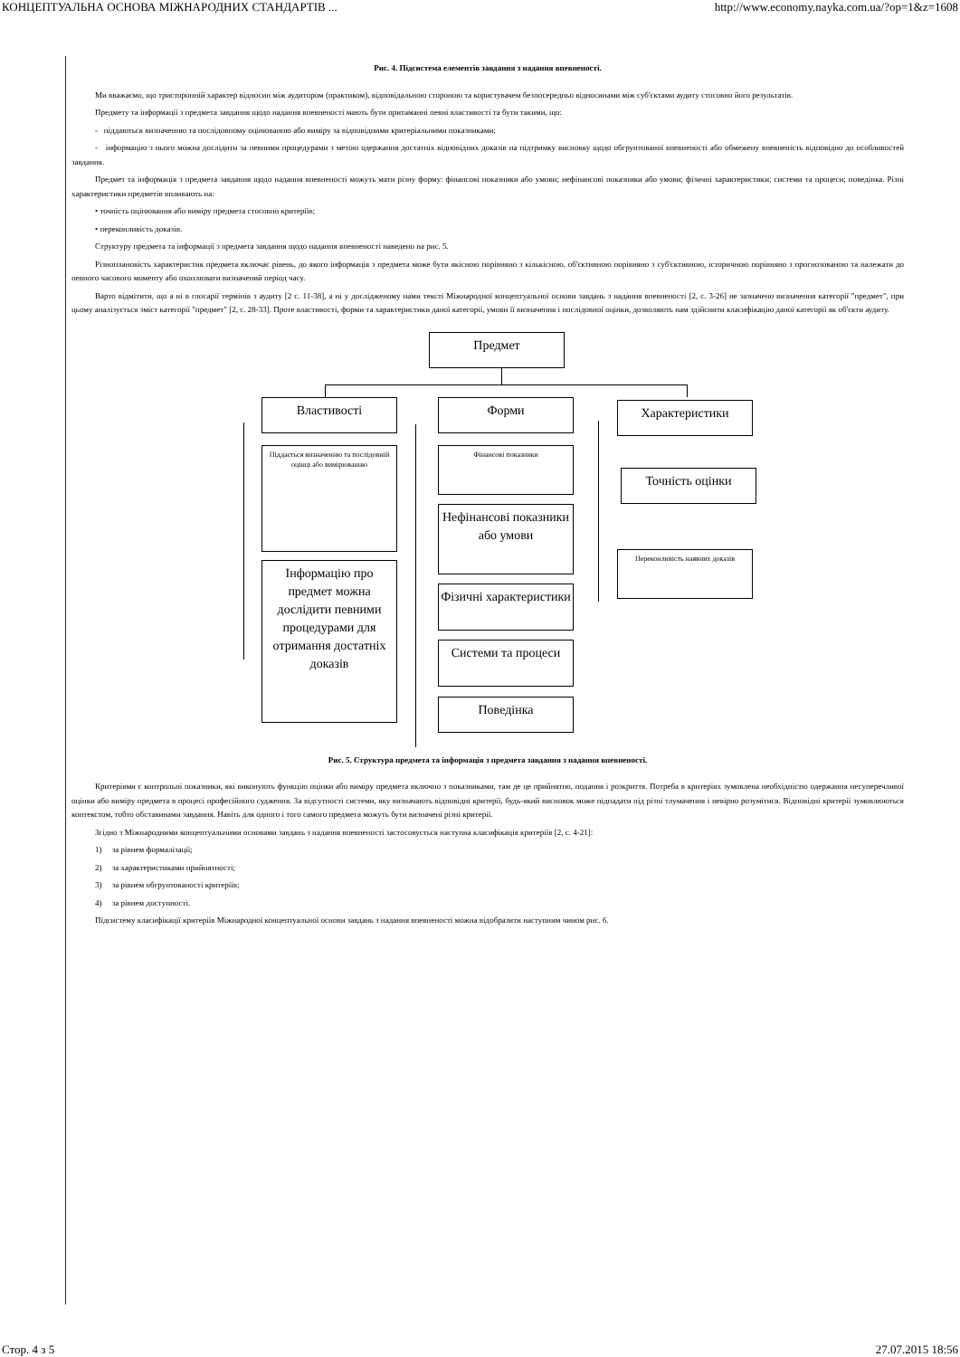КОНЦЕПТУАЛЬНА ОСНОВА МІЖНАРОДНИХ СТАНДАРТІВ ... http://www.economy.nayka.com.ua/?op=1&z=1608
Рис. 4. Підсистема елементів завдання з надання впевненості.
Ми вважаємо, що тристоронній характер відносин між аудитором (практиком), відповідальною стороною та користувачем безпосередньо відносинами між суб'єктами аудиту стосовно його результатів.
Предмету та інформації з предмета завдання щодо надання впевненості мають бути притаманні певні властивості та бути такими, що:
- піддаються визначенню та послідовному оцінюванню або виміру за відповідними критеріальними показниками;
- інформацію з нього можна дослідити за певними процедурами з метою одержання достатніх відповідних доказів на підтримку висновку щодо обгрунтованої впевненості або обмежену впевненість відповідно до особливостей завдання.
Предмет та інформація з предмета завдання щодо надання впевненості можуть мати різну форму: фінансові показники або умови; нефінансові показники або умови; фізичні характеристики; системи та процеси; поведінка. Різні характеристики предметів впливають на:
• точність оцінювання або виміру предмета стосовно критеріїв;
• переконливість доказів.
Структуру предмета та інформації з предмета завдання щодо надання впевненості наведено на рис. 5.
Різноплановість характеристик предмета включає рівень, до якого інформація з предмета може бути якісною порівняно з кількісною, об'єктивною порівняно з суб'єктивною, історичною порівняно з прогнозованою та належати до певного часового моменту або охоплювати визначений період часу.
Варто відмітити, що а ні в глосарії термінів з аудиту [2 с. 11-38], а ні у дослідженому нами тексті Міжнародної концептуальної основи завдань з надання впевненості [2, с. 3-26] не зазначено визначення категорії "предмет", при цьому аналізується зміст категорії "предмет" [2, с. 28-33]. Проте властивості, форми та характеристики даної категорії, умови її визначення і послідовної оцінки, дозволяють нам здійснити класифікацію даної категорії як об'єкти аудиту.
Предмет
Властивості
Піддається визначенню та послідовній оцінці або вимірюванню
Інформацію про предмет можна дослідити певними процедурами для отримання достатніх доказів
Форми
Фінансові показники
Нефінансові показники або умови
Фізичні характеристики
Системи та процеси
Поведінка
Характеристики
Точність оцінки
Переконливість наявних доказів
Рис. 5. Структура предмета та інформація з предмета завдання з надання впевненості.
Критеріями є контрольні показники, які виконують функцію оцінки або виміру предмета включно з показниками, там де це прийнятно, подання і розкриття. Потреба в критеріях зумовлена необхідністю одержання несуперечливої оцінки або виміру предмета в процесі професійного судження. За відсутності системи, яку визначають відповідні критерії, будь-який висновок може підпадати під різні тлумачення і невірно розумітися. Відповідні критерії зумовлюються контекстом, тобто обставинами завдання. Навіть для одного і того самого предмета можуть бути визначені різні критерії.
Згідно з Міжнародними концептуальними основами завдань з надання впевненості застосовується наступна класифікація критеріїв [2, с. 4-21]:
1) за рівнем формалізації;
2) за характеристиками прийнятності;
3) за рівнем обгрунтованості критеріїв;
4) за рівнем доступності.
Підсистему класифікації критеріїв Міжнародної концептуальної основи завдань з надання впевненості можна відобразити наступним чином рис. 6.
Стор. 4 з 5 27.07.2015 18:56